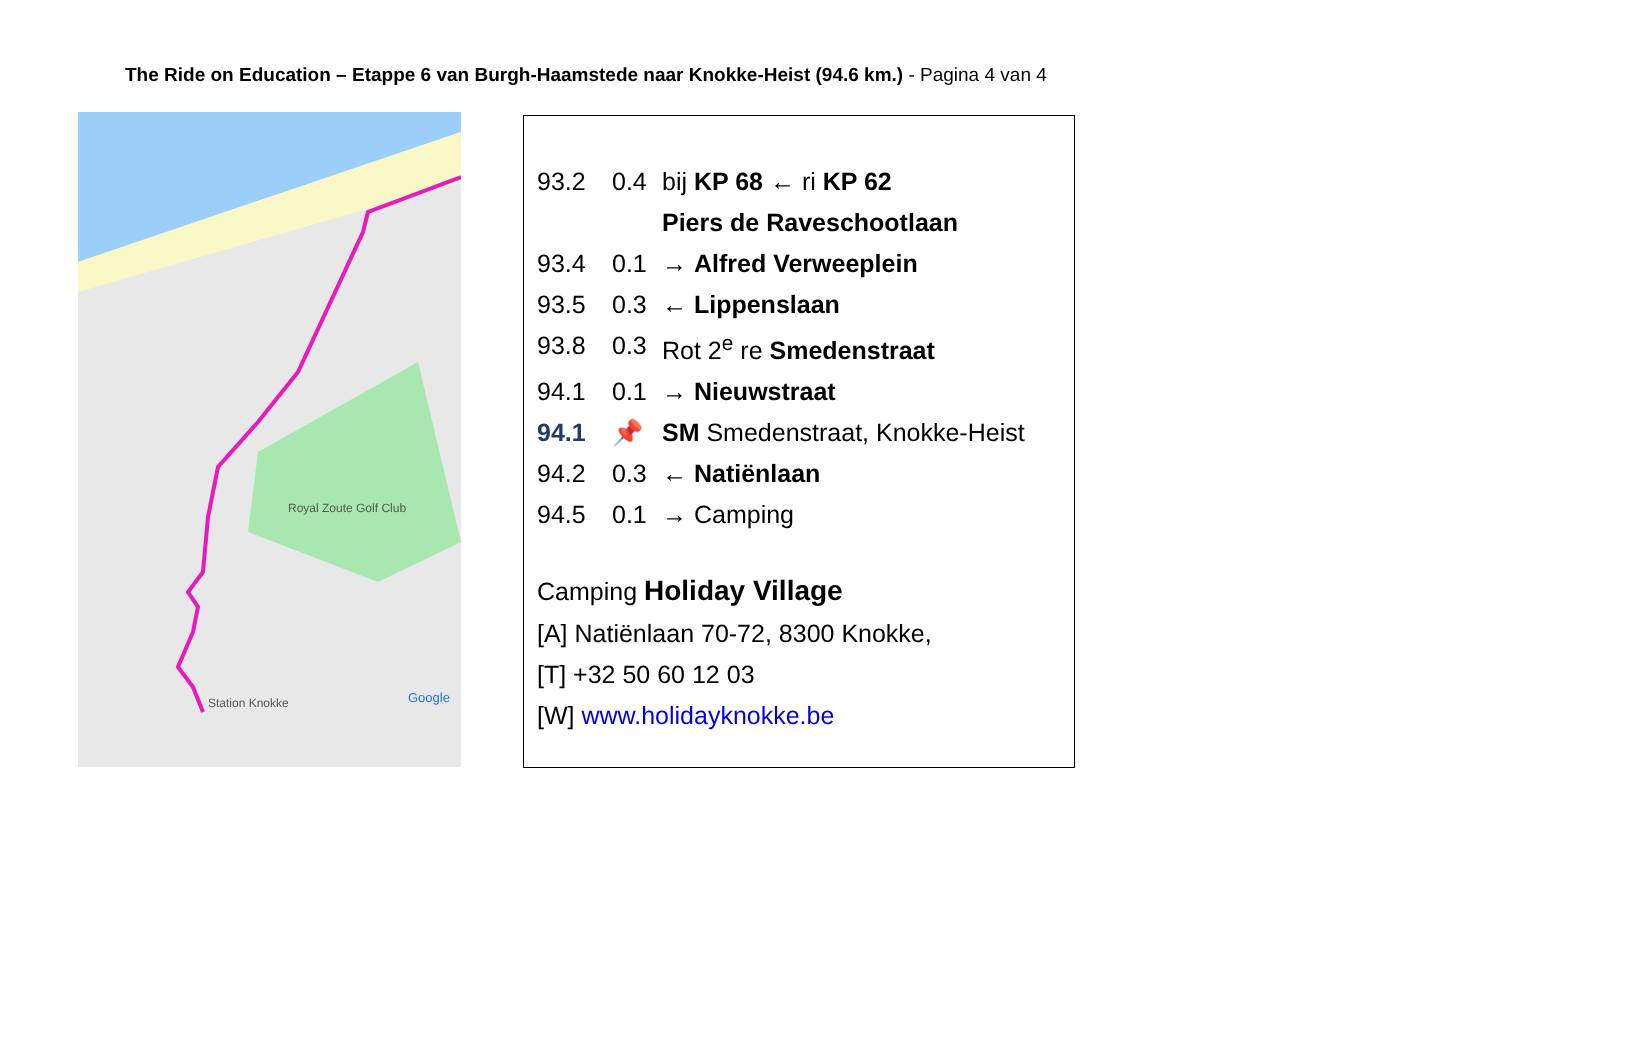The Ride on Education – Etappe 6 van Burgh-Haamstede naar Knokke-Heist (94.6 km.) - Pagina 4 van 4
Royal Zoute Golf Club
Station Knokke
Google
| 93.2 | 0.4 | bij KP 68 ← ri KP 62 |
| | | Piers de Raveschootlaan |
| 93.4 | 0.1 | → Alfred Verweeplein |
| 93.5 | 0.3 | ← Lippenslaan |
| 93.8 | 0.3 | Rot 2<sup>e</sup> re Smedenstraat |
| 94.1 | 0.1 | → Nieuwstraat |
| 94.1 | 📌 | SM Smedenstraat, Knokke-Heist |
| 94.2 | 0.3 | ← Natiënlaan |
| 94.5 | 0.1 | → Camping |
Camping Holiday Village
[A] Natiënlaan 70-72, 8300 Knokke,
[T] +32 50 60 12 03
[W] www.holidayknokke.be